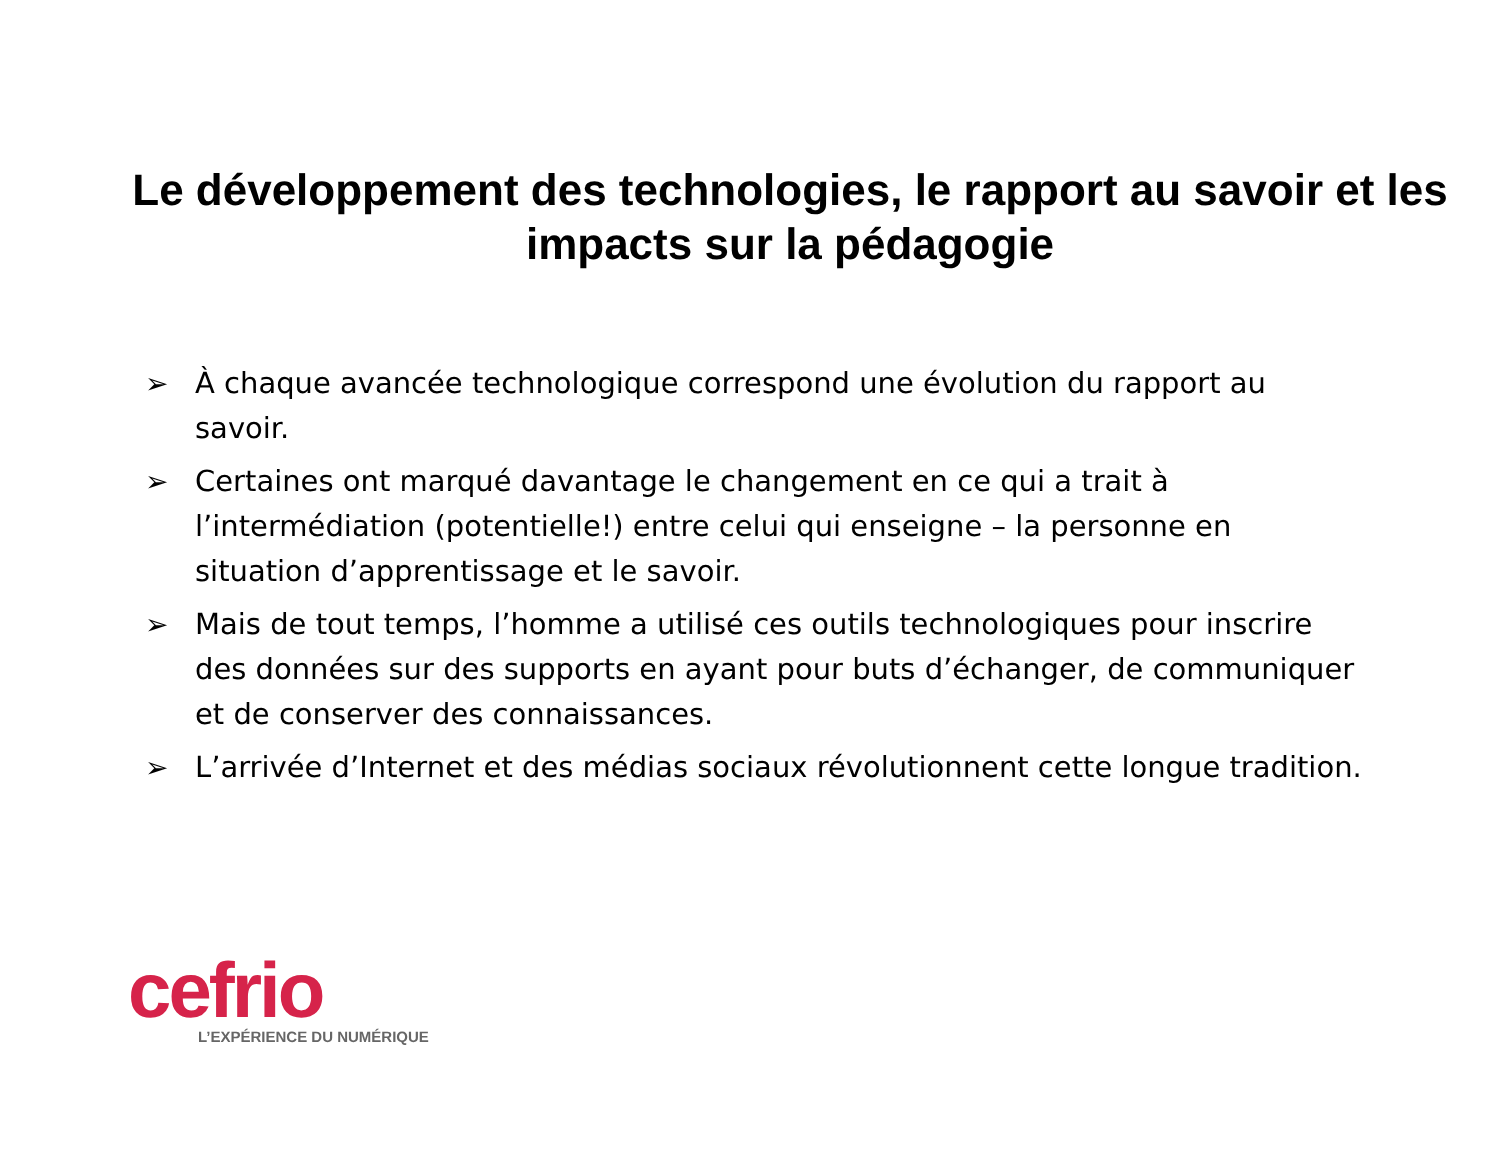Le développement des technologies, le rapport au savoir et les impacts sur la pédagogie
➢ À chaque avancée technologique correspond une évolution du rapport au savoir.
➢ Certaines ont marqué davantage le changement en ce qui a trait à l’intermédiation (potentielle!) entre celui qui enseigne – la personne en situation d’apprentissage et le savoir.
➢ Mais de tout temps, l’homme a utilisé ces outils technologiques pour inscrire des données sur des supports en ayant pour buts d’échanger, de communiquer et de conserver des connaissances.
➢ L’arrivée d’Internet et des médias sociaux révolutionnent cette longue tradition.
cefrio
L’EXPÉRIENCE DU NUMÉRIQUE